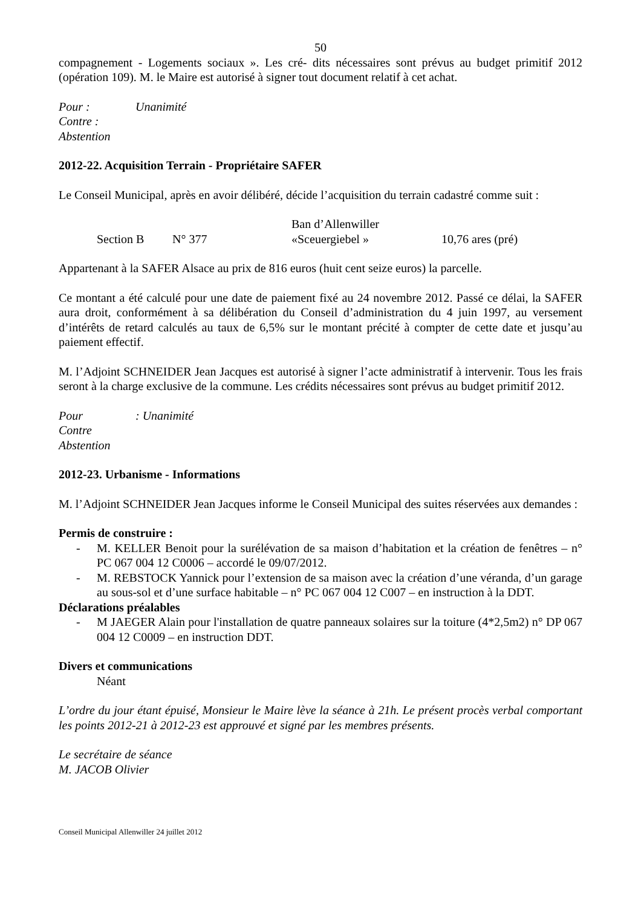50
compagnement - Logements sociaux ». Les cré- dits nécessaires sont prévus au budget primitif 2012 (opération 109). M. le Maire est autorisé à signer tout document relatif à cet achat.
Pour : Unanimité
Contre :
Abstention
2012-22. Acquisition Terrain - Propriétaire SAFER
Le Conseil Municipal, après en avoir délibéré, décide l’acquisition du terrain cadastré comme suit :
Ban d’Allenwiller
Section B N° 377 «Sceuergiebel » 10,76 ares (pré)
Appartenant à la SAFER Alsace au prix de 816 euros (huit cent seize euros) la parcelle.
Ce montant a été calculé pour une date de paiement fixé au 24 novembre 2012. Passé ce délai, la SAFER aura droit, conformément à sa délibération du Conseil d’administration du 4 juin 1997, au versement d’intérêts de retard calculés au taux de 6,5% sur le montant précité à compter de cette date et jusqu’au paiement effectif.
M. l’Adjoint SCHNEIDER Jean Jacques est autorisé à signer l’acte administratif à intervenir. Tous les frais seront à la charge exclusive de la commune. Les crédits nécessaires sont prévus au budget primitif 2012.
Pour: Unanimité
Contre
Abstention
2012-23. Urbanisme - Informations
M. l’Adjoint SCHNEIDER Jean Jacques informe le Conseil Municipal des suites réservées aux demandes :
Permis de construire :
- M. KELLER Benoit pour la surélévation de sa maison d’habitation et la création de fenêtres – n° PC 067 004 12 C0006 – accordé le 09/07/2012.
- M. REBSTOCK Yannick pour l’extension de sa maison avec la création d’une véranda, d’un garage au sous-sol et d’une surface habitable – n° PC 067 004 12 C007 – en instruction à la DDT.
Déclarations préalables
- M JAEGER Alain pour l'installation de quatre panneaux solaires sur la toiture (4*2,5m2) n° DP 067 004 12 C0009 – en instruction DDT.
Divers et communications
Néant
L’ordre du jour étant épuisé, Monsieur le Maire lève la séance à 21h. Le présent procès verbal comportant les points 2012-21 à 2012-23 est approuvé et signé par les membres présents.
Le secrétaire de séance
M. JACOB Olivier
Conseil Municipal Allenwiller 24 juillet 2012